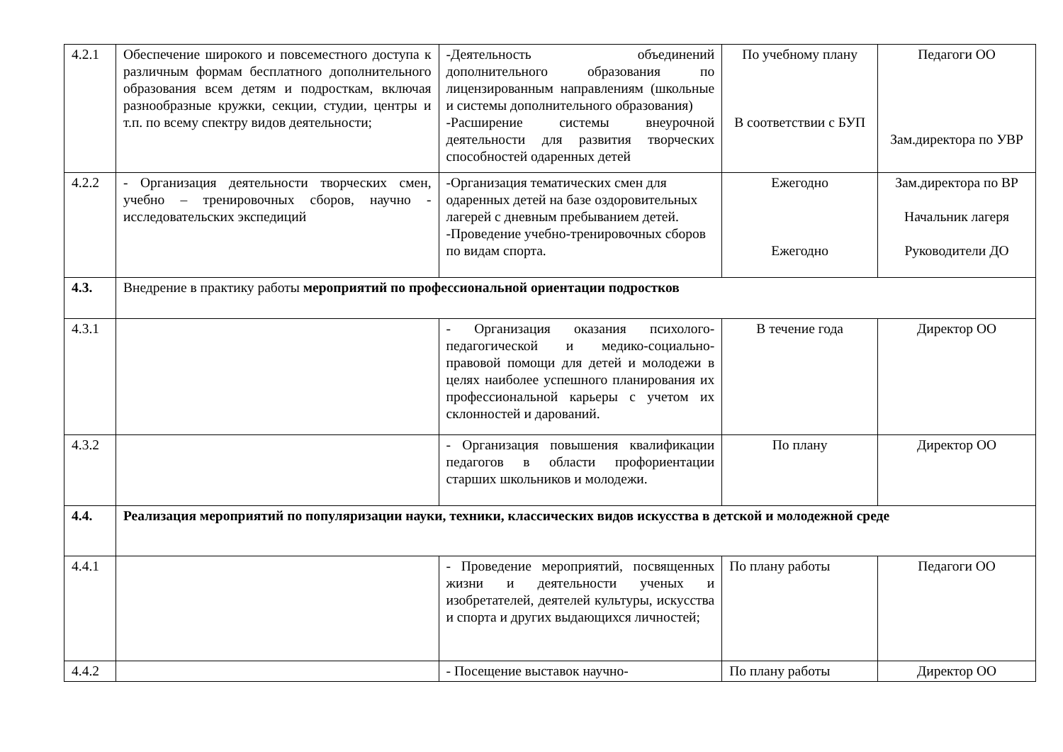| 4.2.1 | Обеспечение широкого и повсеместного доступа к различным формам бесплатного дополнительного образования всем детям и подросткам, включая разнообразные кружки, секции, студии, центры и т.п. по всему спектру видов деятельности; | -Деятельность объединений дополнительного образования по лицензированным направлениям (школьные и системы дополнительного образования) -Расширение системы внеурочной деятельности для развития творческих способностей одаренных детей | По учебному плану В соответствии с БУП | Педагоги ОО Зам.директора по УВР |
| 4.2.2 | - Организация деятельности творческих смен, учебно – тренировочных сборов, научно - исследовательских экспедиций | -Организация тематических смен для одаренных детей на базе оздоровительных лагерей с дневным пребыванием детей. -Проведение учебно-тренировочных сборов по видам спорта. | Ежегодно Ежегодно | Зам.директора по ВР Начальник лагеря Руководители ДО |
| 4.3. | Внедрение в практику работы мероприятий по профессиональной ориентации подростков | | | |
| 4.3.1 | | - Организация оказания психолого-педагогической и медико-социально-правовой помощи для детей и молодежи в целях наиболее успешного планирования их профессиональной карьеры с учетом их склонностей и дарований. | В течение года | Директор ОО |
| 4.3.2 | | - Организация повышения квалификации педагогов в области профориентации старших школьников и молодежи. | По плану | Директор ОО |
| 4.4. | Реализация мероприятий по популяризации науки, техники, классических видов искусства в детской и молодежной среде | | | |
| 4.4.1 | | - Проведение мероприятий, посвященных жизни и деятельности ученых и изобретателей, деятелей культуры, искусства и спорта и других выдающихся личностей; | По плану работы | Педагоги ОО |
| 4.4.2 | | - Посещение выставок научно- | По плану работы | Директор ОО |